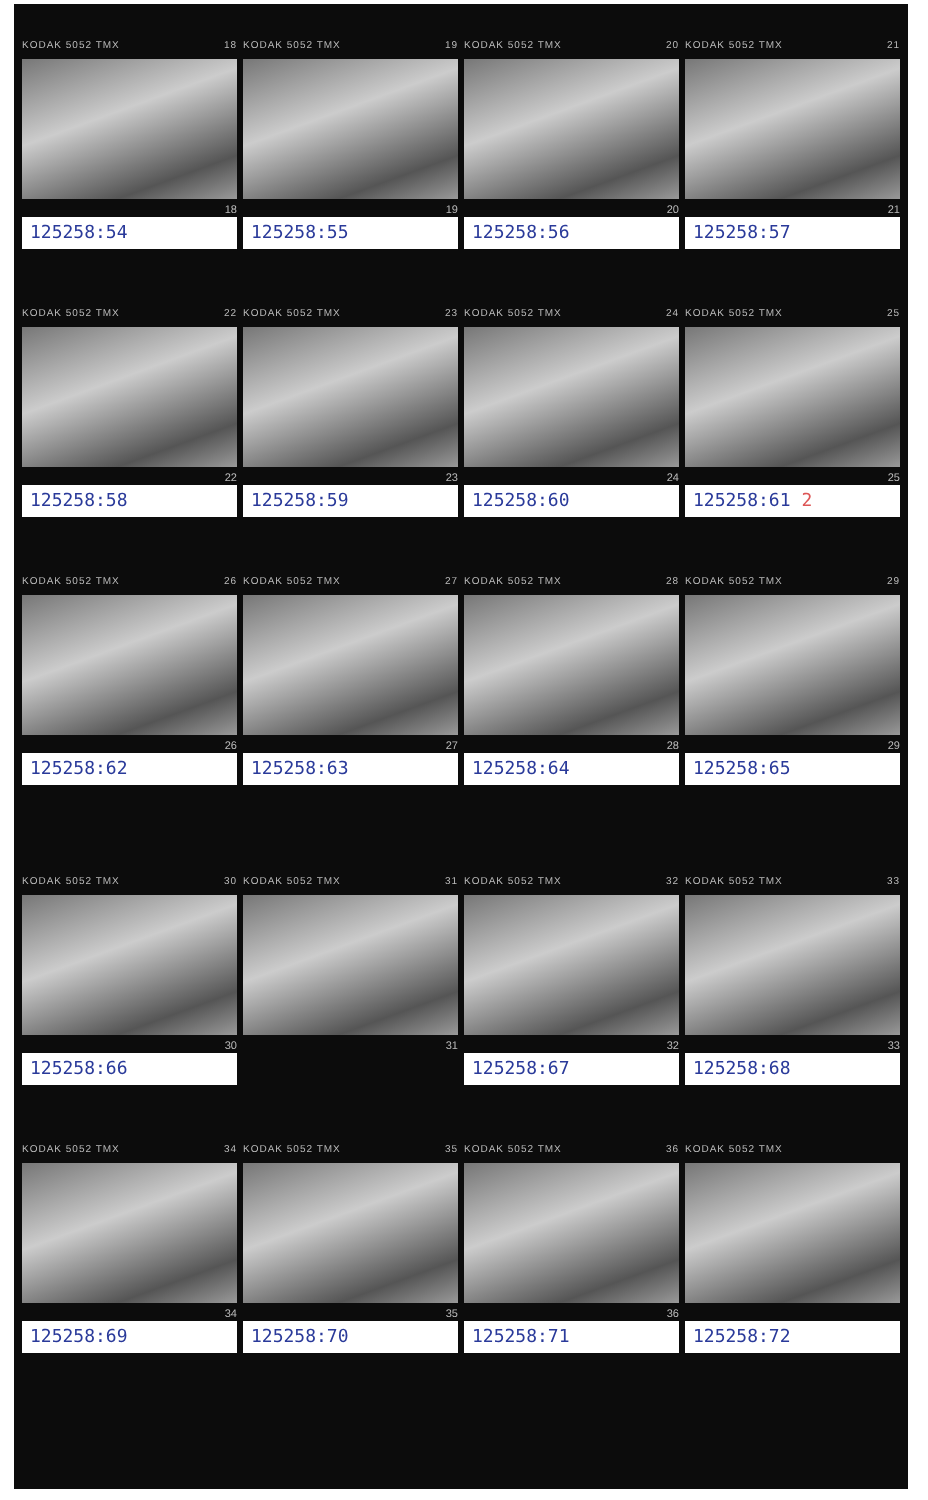KODAK 5052 TMX 18
18
125258:54
KODAK 5052 TMX 19
19
125258:55
KODAK 5052 TMX 20
20
125258:56
KODAK 5052 TMX 21
21
125258:57
KODAK 5052 TMX 22
22
125258:58
KODAK 5052 TMX 23
23
125258:59
KODAK 5052 TMX 24
24
125258:60
KODAK 5052 TMX 25
25
125258:61 2
KODAK 5052 TMX 26
26
125258:62
KODAK 5052 TMX 27
27
125258:63
KODAK 5052 TMX 28
28
125258:64
KODAK 5052 TMX 29
29
125258:65
KODAK 5052 TMX 30
30
125258:66
KODAK 5052 TMX 31
31
KODAK 5052 TMX 32
32
125258:67
KODAK 5052 TMX 33
33
125258:68
KODAK 5052 TMX 34
34
125258:69
KODAK 5052 TMX 35
35
125258:70
KODAK 5052 TMX 36
36
125258:71
KODAK 5052 TMX
125258:72